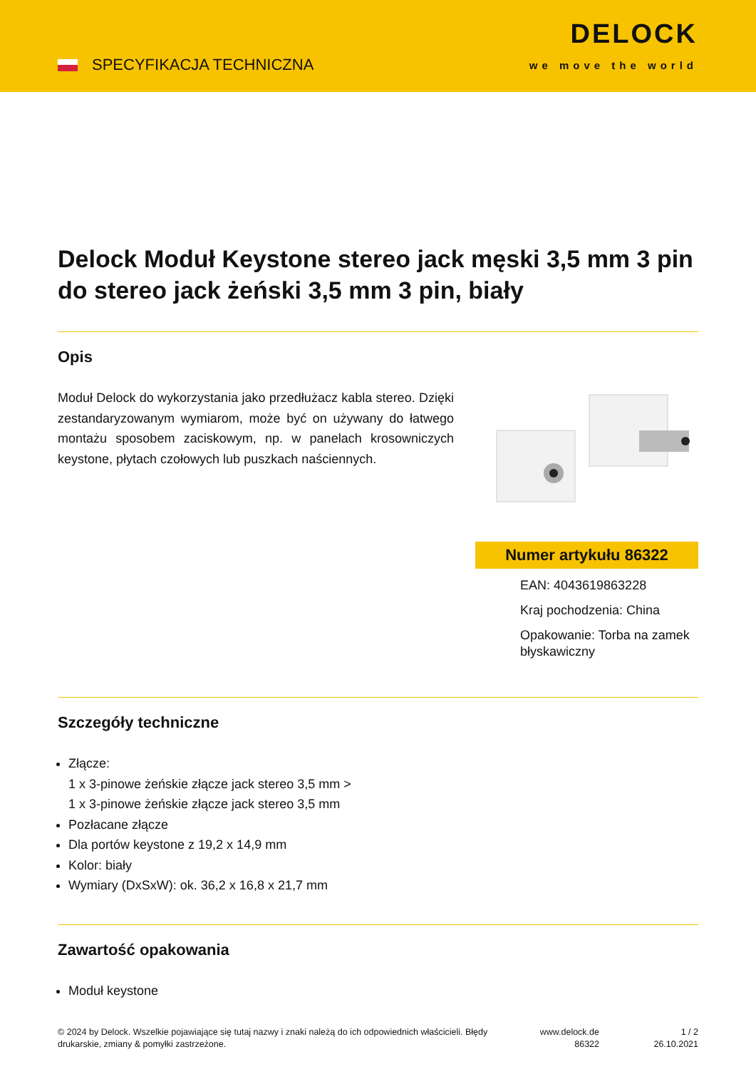SPECYFIKACJA TECHNICZNA
DELOCK
we move the world
Delock Moduł Keystone stereo jack męski 3,5 mm 3 pin do stereo jack żeński 3,5 mm 3 pin, biały
Opis
Moduł Delock do wykorzystania jako przedłużacz kabla stereo. Dzięki zestandaryzowanym wymiarom, może być on używany do łatwego montażu sposobem zaciskowym, np. w panelach krosowniczych keystone, płytach czołowych lub puszkach naściennych.
Numer artykułu 86322
EAN: 4043619863228
Kraj pochodzenia: China
Opakowanie: Torba na zamek błyskawiczny
Szczegóły techniczne
Złącze:
1 x 3-pinowe żeńskie złącze jack stereo 3,5 mm >
1 x 3-pinowe żeńskie złącze jack stereo 3,5 mm
Pozłacane złącze
Dla portów keystone z 19,2 x 14,9 mm
Kolor: biały
Wymiary (DxSxW): ok. 36,2 x 16,8 x 21,7 mm
Zawartość opakowania
Moduł keystone
© 2024 by Delock. Wszelkie pojawiające się tutaj nazwy i znaki należą do ich odpowiednich właścicieli. Błędy drukarskie, zmiany & pomyłki zastrzeżone.
www.delock.de
86322
1 / 2
26.10.2021